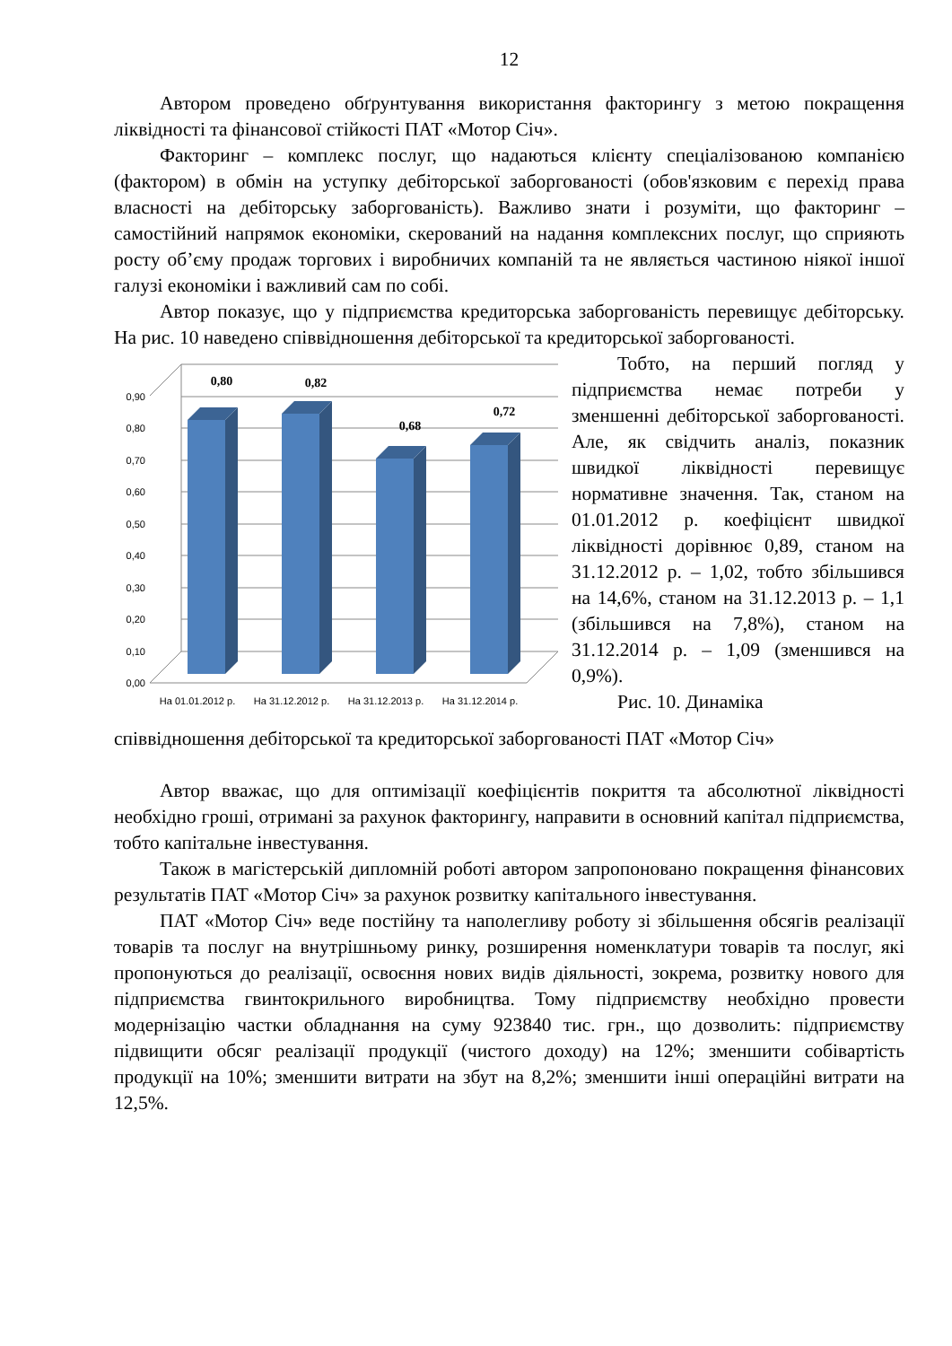12
Автором проведено обґрунтування використання факторингу з метою покращення ліквідності та фінансової стійкості ПАТ «Мотор Січ».
Факторинг – комплекс послуг, що надаються клієнту спеціалізованою компанією (фактором) в обмін на уступку дебіторської заборгованості (обов'язковим є перехід права власності на дебіторську заборгованість). Важливо знати і розуміти, що факторинг – самостійний напрямок економіки, скерований на надання комплексних послуг, що сприяють росту об’єму продаж торгових і виробничих компаній та не являється частиною ніякої іншої галузі економіки і важливий сам по собі.
Автор показує, що у підприємства кредиторська заборгованість перевищує дебіторську. На рис. 10 наведено співвідношення дебіторської та кредиторської заборгованості.
0,00
0,10
0,20
0,30
0,40
0,50
0,60
0,70
0,80
0,90
0,80
0,82
0,68
0,72
На 01.01.2012 р.
На 31.12.2012 р.
На 31.12.2013 р.
На 31.12.2014 р.
Тобто, на перший погляд у підприємства немає потреби у зменшенні дебіторської заборгованості. Але, як свідчить аналіз, показник швидкої ліквідності перевищує нормативне значення. Так, станом на 01.01.2012 р. коефіцієнт швидкої ліквідності дорівнює 0,89, станом на 31.12.2012 р. – 1,02, тобто збільшився на 14,6%, станом на 31.12.2013 р. – 1,1 (збільшився на 7,8%), станом на 31.12.2014 р. – 1,09 (зменшився на 0,9%).
Рис. 10. Динаміка
співвідношення дебіторської та кредиторської заборгованості ПАТ «Мотор Січ»
Автор вважає, що для оптимізації коефіцієнтів покриття та абсолютної ліквідності необхідно гроші, отримані за рахунок факторингу, направити в основний капітал підприємства, тобто капітальне інвестування.
Також в магістерській дипломній роботі автором запропоновано покращення фінансових результатів ПАТ «Мотор Січ» за рахунок розвитку капітального інвестування.
ПАТ «Мотор Січ» веде постійну та наполегливу роботу зі збільшення обсягів реалізації товарів та послуг на внутрішньому ринку, розширення номенклатури товарів та послуг, які пропонуються до реалізації, освоєння нових видів діяльності, зокрема, розвитку нового для підприємства гвинтокрильного виробництва. Тому підприємству необхідно провести модернізацію частки обладнання на суму 923840 тис. грн., що дозволить: підприємству підвищити обсяг реалізації продукції (чистого доходу) на 12%; зменшити собівартість продукції на 10%; зменшити витрати на збут на 8,2%; зменшити інші операційні витрати на 12,5%.